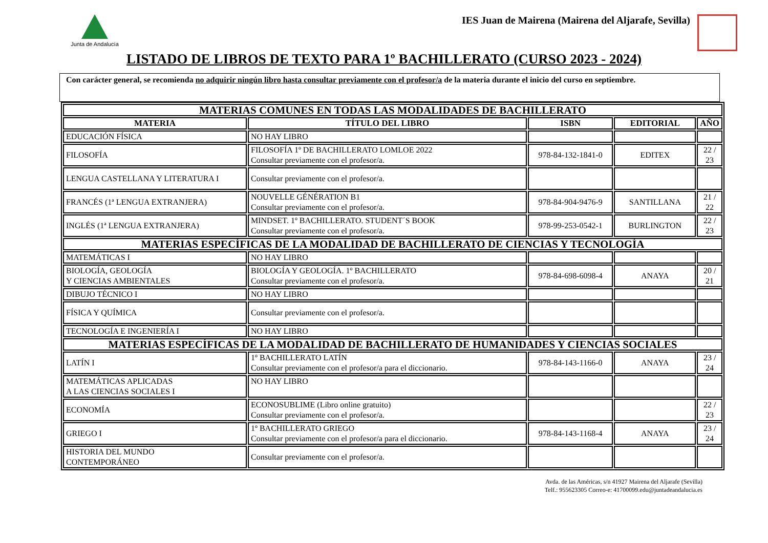Junta de Andalucía
IES Juan de Mairena (Mairena del Aljarafe, Sevilla)
LISTADO DE LIBROS DE TEXTO PARA 1º BACHILLERATO (CURSO 2023 - 2024)
Con carácter general, se recomienda no adquirir ningún libro hasta consultar previamente con el profesor/a de la materia durante el inicio del curso en septiembre.
| MATERIAS COMUNES EN TODAS LAS MODALIDADES DE BACHILLERATO | | | | |
| MATERIA | TÍTULO DEL LIBRO | ISBN | EDITORIAL | AÑO |
| EDUCACIÓN FÍSICA | NO HAY LIBRO | | | |
| FILOSOFÍA | FILOSOFÍA 1º DE BACHILLERATO LOMLOE 2022 Consultar previamente con el profesor/a. | 978-84-132-1841-0 | EDITEX | 22 / 23 |
| LENGUA CASTELLANA Y LITERATURA I | Consultar previamente con el profesor/a. | | | |
| FRANCÉS (1ª LENGUA EXTRANJERA) | NOUVELLE GÉNÉRATION B1 Consultar previamente con el profesor/a. | 978-84-904-9476-9 | SANTILLANA | 21 / 22 |
| INGLÉS (1ª LENGUA EXTRANJERA) | MINDSET. 1º BACHILLERATO. STUDENT´S BOOK Consultar previamente con el profesor/a. | 978-99-253-0542-1 | BURLINGTON | 22 / 23 |
| MATERIAS ESPECÍFICAS DE LA MODALIDAD DE BACHILLERATO DE CIENCIAS Y TECNOLOGÍA | | | | |
| MATEMÁTICAS I | NO HAY LIBRO | | | |
| BIOLOGÍA, GEOLOGÍA Y CIENCIAS AMBIENTALES | BIOLOGÍA Y GEOLOGÍA. 1º BACHILLERATO Consultar previamente con el profesor/a. | 978-84-698-6098-4 | ANAYA | 20 / 21 |
| DIBUJO TÉCNICO I | NO HAY LIBRO | | | |
| FÍSICA Y QUÍMICA | Consultar previamente con el profesor/a. | | | |
| TECNOLOGÍA E INGENIERÍA I | NO HAY LIBRO | | | |
| MATERIAS ESPECÍFICAS DE LA MODALIDAD DE BACHILLERATO DE HUMANIDADES Y CIENCIAS SOCIALES | | | | |
| LATÍN I | 1º BACHILLERATO LATÍN Consultar previamente con el profesor/a para el diccionario. | 978-84-143-1166-0 | ANAYA | 23 / 24 |
| MATEMÁTICAS APLICADAS A LAS CIENCIAS SOCIALES I | NO HAY LIBRO | | | |
| ECONOMÍA | ECONOSUBLIME (Libro online gratuito) Consultar previamente con el profesor/a. | | | 22 / 23 |
| GRIEGO I | 1º BACHILLERATO GRIEGO Consultar previamente con el profesor/a para el diccionario. | 978-84-143-1168-4 | ANAYA | 23 / 24 |
| HISTORIA DEL MUNDO CONTEMPORÁNEO | Consultar previamente con el profesor/a. | | | |
Avda. de las Américas, s/n 41927 Mairena del Aljarafe (Sevilla)
Telf.: 955623305 Correo-e: 41700099.edu@juntadeandalucia.es